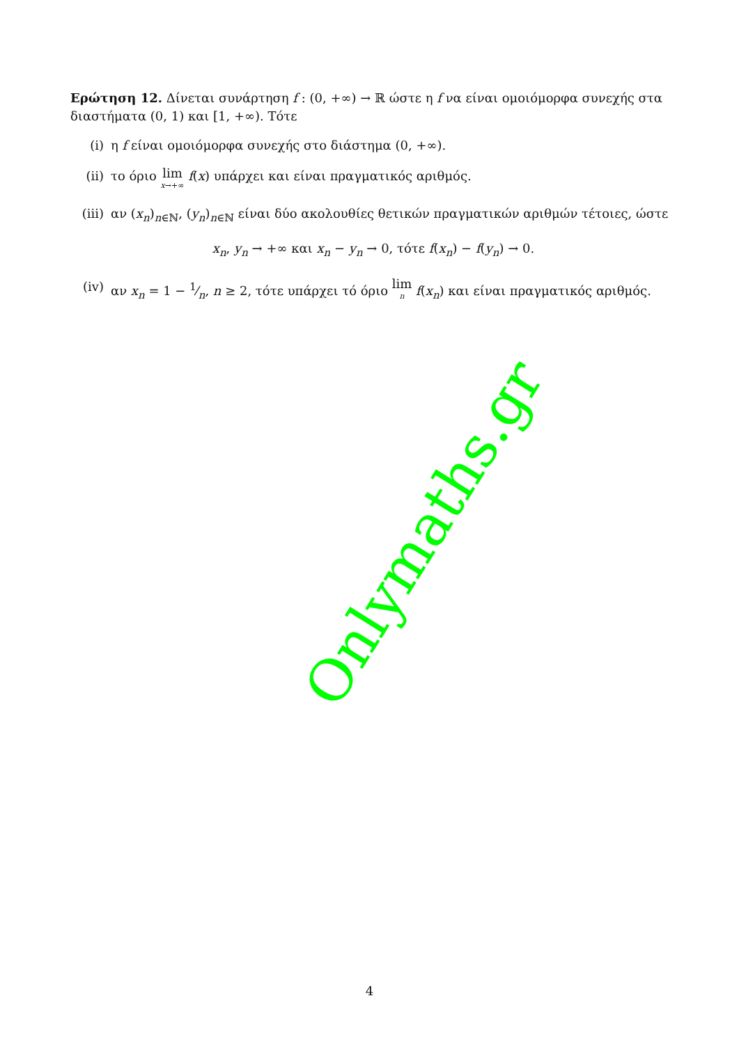Ερώτηση 12. Δίνεται συνάρτηση f : (0, +∞) → ℝ ώστε η f να είναι ομοιόμορφα συνεχής στα διαστήματα (0, 1) και [1, +∞). Τότε
(i) η f είναι ομοιόμορφα συνεχής στο διάστημα (0, +∞).
(ii) το όριο lim x→+∞ f(x) υπάρχει και είναι πραγματικός αριθμός.
(iii) αν (x<sub>n</sub>)<sub>n∈ℕ</sub>, (y<sub>n</sub>)<sub>n∈ℕ</sub> είναι δύο ακολουθίες θετικών πραγματικών αριθμών τέτοιες, ώστε
x<sub>n</sub>, y<sub>n</sub> → +∞ και x<sub>n</sub> − y<sub>n</sub> → 0, τότε f(x<sub>n</sub>) − f(y<sub>n</sub>) → 0.
(iv) αν x<sub>n</sub> = 1 − 1⁄n, n ≥ 2, τότε υπάρχει τό όριο lim n f(x<sub>n</sub>) και είναι πραγματικός αριθμός.
Onlymaths.gr
4